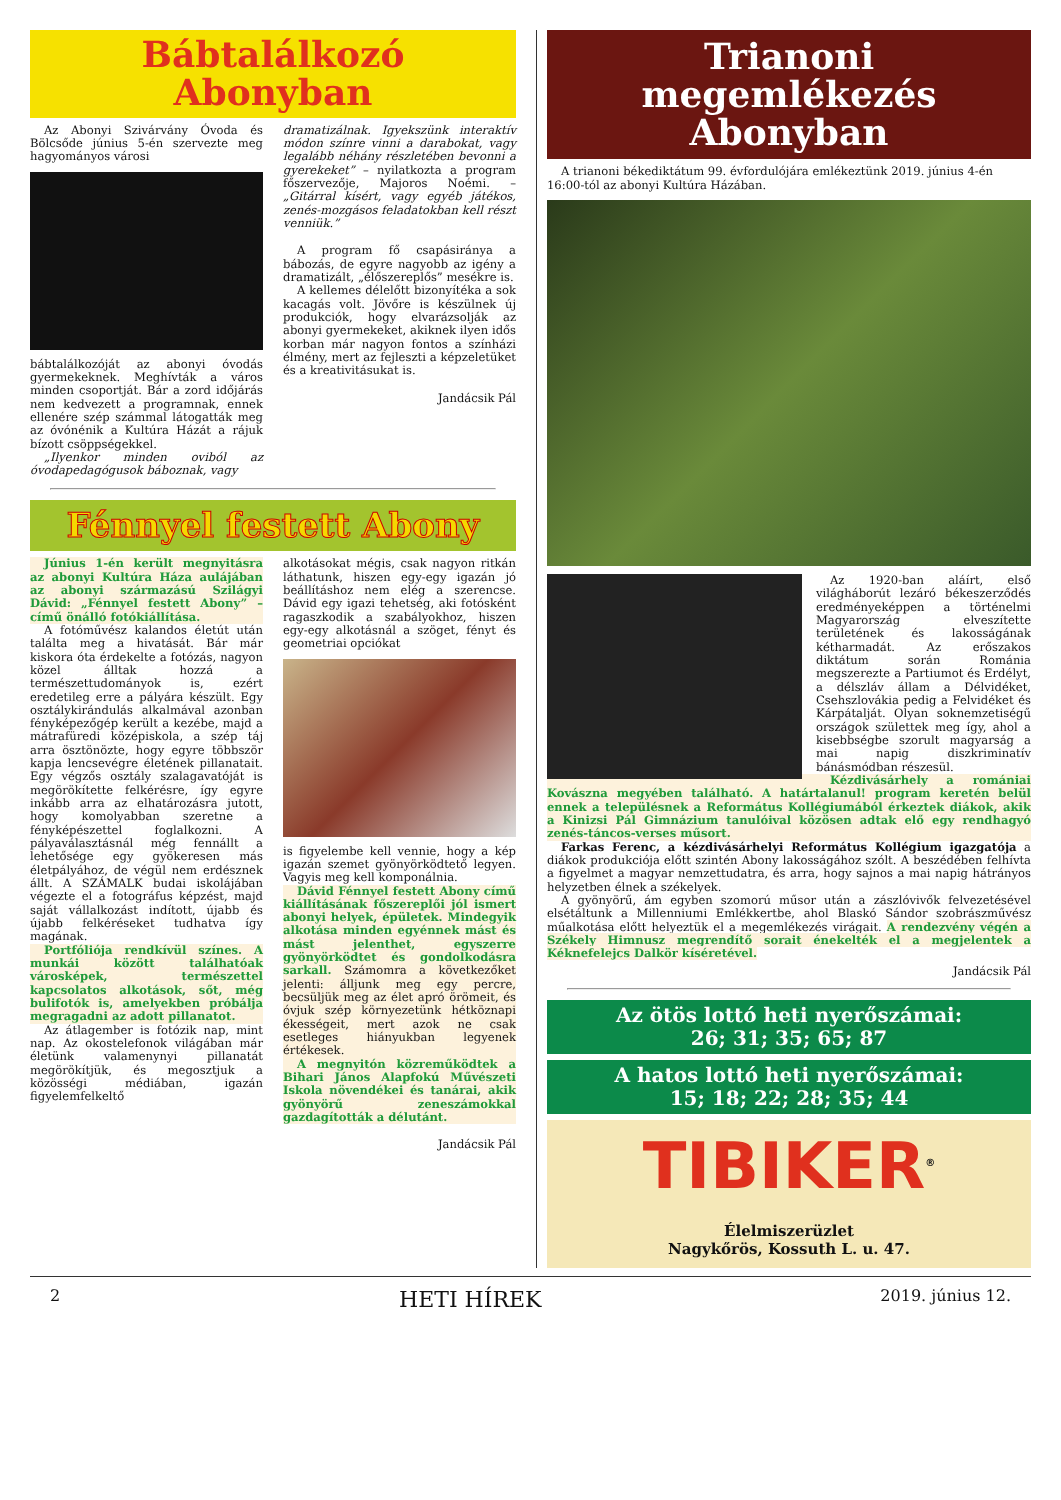Bábtalálkozó Abonyban
Az Abonyi Szivárvány Óvoda és Bölcsőde június 5-én szervezte meg hagyományos városi
bábtalálkozóját az abonyi óvodás gyermekeknek. Meghívták a város minden csoportját. Bár a zord időjárás nem kedvezett a programnak, ennek ellenére szép számmal látogatták meg az óvónénik a Kultúra Házát a rájuk bízott csöppségekkel.
„Ilyenkor minden oviból az óvodapedagógusok báboznak, vagy
dramatizálnak. Igyekszünk interaktív módon színre vinni a darabokat, vagy legalább néhány részletében bevonni a gyerekeket” – nyilatkozta a program főszervezője, Majoros Noémi. – „Gitárral kísért, vagy egyéb játékos, zenés-mozgásos feladatokban kell részt venniük.”
A program fő csapásiránya a bábozás, de egyre nagyobb az igény a dramatizált, „élőszereplős” mesékre is.
A kellemes délelőtt bizonyítéka a sok kacagás volt. Jövőre is készülnek új produkciók, hogy elvarázsolják az abonyi gyermekeket, akiknek ilyen idős korban már nagyon fontos a színházi élmény, mert az fejleszti a képzeletüket és a kreativitásukat is.
Jandácsik Pál
Fénnyel festett Abony
Június 1-én került megnyitásra az abonyi Kultúra Háza aulájában az abonyi származású Szilágyi Dávid: „Fénnyel festett Abony” – című önálló fotókiállítása.
A fotóművész kalandos életút után találta meg a hivatását. Bár már kiskora óta érdekelte a fotózás, nagyon közel álltak hozzá a természettudományok is, ezért eredetileg erre a pályára készült. Egy osztálykirándulás alkalmával azonban fényképezőgép került a kezébe, majd a mátrafüredi középiskola, a szép táj arra ösztönözte, hogy egyre többször kapja lencsevégre életének pillanatait. Egy végzős osztály szalagavatóját is megörökítette felkérésre, így egyre inkább arra az elhatározásra jutott, hogy komolyabban szeretne a fényképészettel foglalkozni. A pályaválasztásnál még fennállt a lehetősége egy gyökeresen más életpályához, de végül nem erdésznek állt. A SZÁMALK budai iskolájában végezte el a fotográfus képzést, majd saját vállalkozást indított, újabb és újabb felkéréseket tudhatva így magának.
Portfóliója rendkívül színes. A munkái között találhatóak városképek, természettel kapcsolatos alkotások, sőt, még bulifotók is, amelyekben próbálja megragadni az adott pillanatot.
Az átlagember is fotózik nap, mint nap. Az okostelefonok világában már életünk valamenynyi pillanatát megörökítjük, és megosztjuk a közösségi médiában, igazán figyelemfelkeltő
alkotásokat mégis, csak nagyon ritkán láthatunk, hiszen egy-egy igazán jó beállításhoz nem elég a szerencse. Dávid egy igazi tehetség, aki fotósként ragaszkodik a szabályokhoz, hiszen egy-egy alkotásnál a szöget, fényt és geometriai opciókat
is figyelembe kell vennie, hogy a kép igazán szemet gyönyörködtető legyen. Vagyis meg kell komponálnia.
Dávid Fénnyel festett Abony című kiállításának főszereplői jól ismert abonyi helyek, épületek. Mindegyik alkotása minden egyénnek mást és mást jelenthet, egyszerre gyönyörködtet és gondolkodásra sarkall. Számomra a következőket jelenti: álljunk meg egy percre, becsüljük meg az élet apró örömeit, és óvjuk szép környezetünk hétköznapi ékességeit, mert azok ne csak esetleges hiányukban legyenek értékesek.
A megnyitón közreműködtek a Bihari János Alapfokú Művészeti Iskola növendékei és tanárai, akik gyönyörű zeneszámokkal gazdagították a délutánt.
Jandácsik Pál
Trianoni megemlékezés Abonyban
A trianoni békediktátum 99. évfordulójára emlékeztünk 2019. június 4-én 16:00-tól az abonyi Kultúra Házában.
Az 1920-ban aláírt, első világháborút lezáró békeszerződés eredményeképpen a történelmi Magyarország elveszítette területének és lakosságának kétharmadát. Az erőszakos diktátum során Románia megszerezte a Partiumot és Erdélyt, a délszláv állam a Délvidéket, Csehszlovákia pedig a Felvidéket és Kárpátalját. Olyan soknemzetiségű országok születtek meg így, ahol a kisebbségbe szorult magyarság a mai napig diszkriminatív bánásmódban részesül.
Kézdivásárhely a romániai Kovászna megyében található. A határtalanul! program keretén belül ennek a településnek a Református Kollégiumából érkeztek diákok, akik a Kinizsi Pál Gimnázium tanulóival közösen adtak elő egy rendhagyó zenés-táncos-verses műsort.
Farkas Ferenc, a kézdivásárhelyi Református Kollégium igazgatója a diákok produkciója előtt szintén Abony lakosságához szólt. A beszédében felhívta a figyelmet a magyar nemzettudatra, és arra, hogy sajnos a mai napig hátrányos helyzetben élnek a székelyek.
A gyönyörű, ám egyben szomorú műsor után a zászlóvivők felvezetésével elsétáltunk a Millenniumi Emlékkertbe, ahol Blaskó Sándor szobrászművész műalkotása előtt helyeztük el a megemlékezés virágait. A rendezvény végén a Székely Himnusz megrendítő sorait énekelték el a megjelentek a Kéknefelejcs Dalkör kíséretével.
Jandácsik Pál
Az ötös lottó heti nyerőszámai:
26; 31; 35; 65; 87
A hatos lottó heti nyerőszámai:
15; 18; 22; 28; 35; 44
TIBIKER<sup>®</sup>
Élelmiszerüzlet
Nagykőrös, Kossuth L. u. 47.
2 HETI HÍREK 2019. június 12.